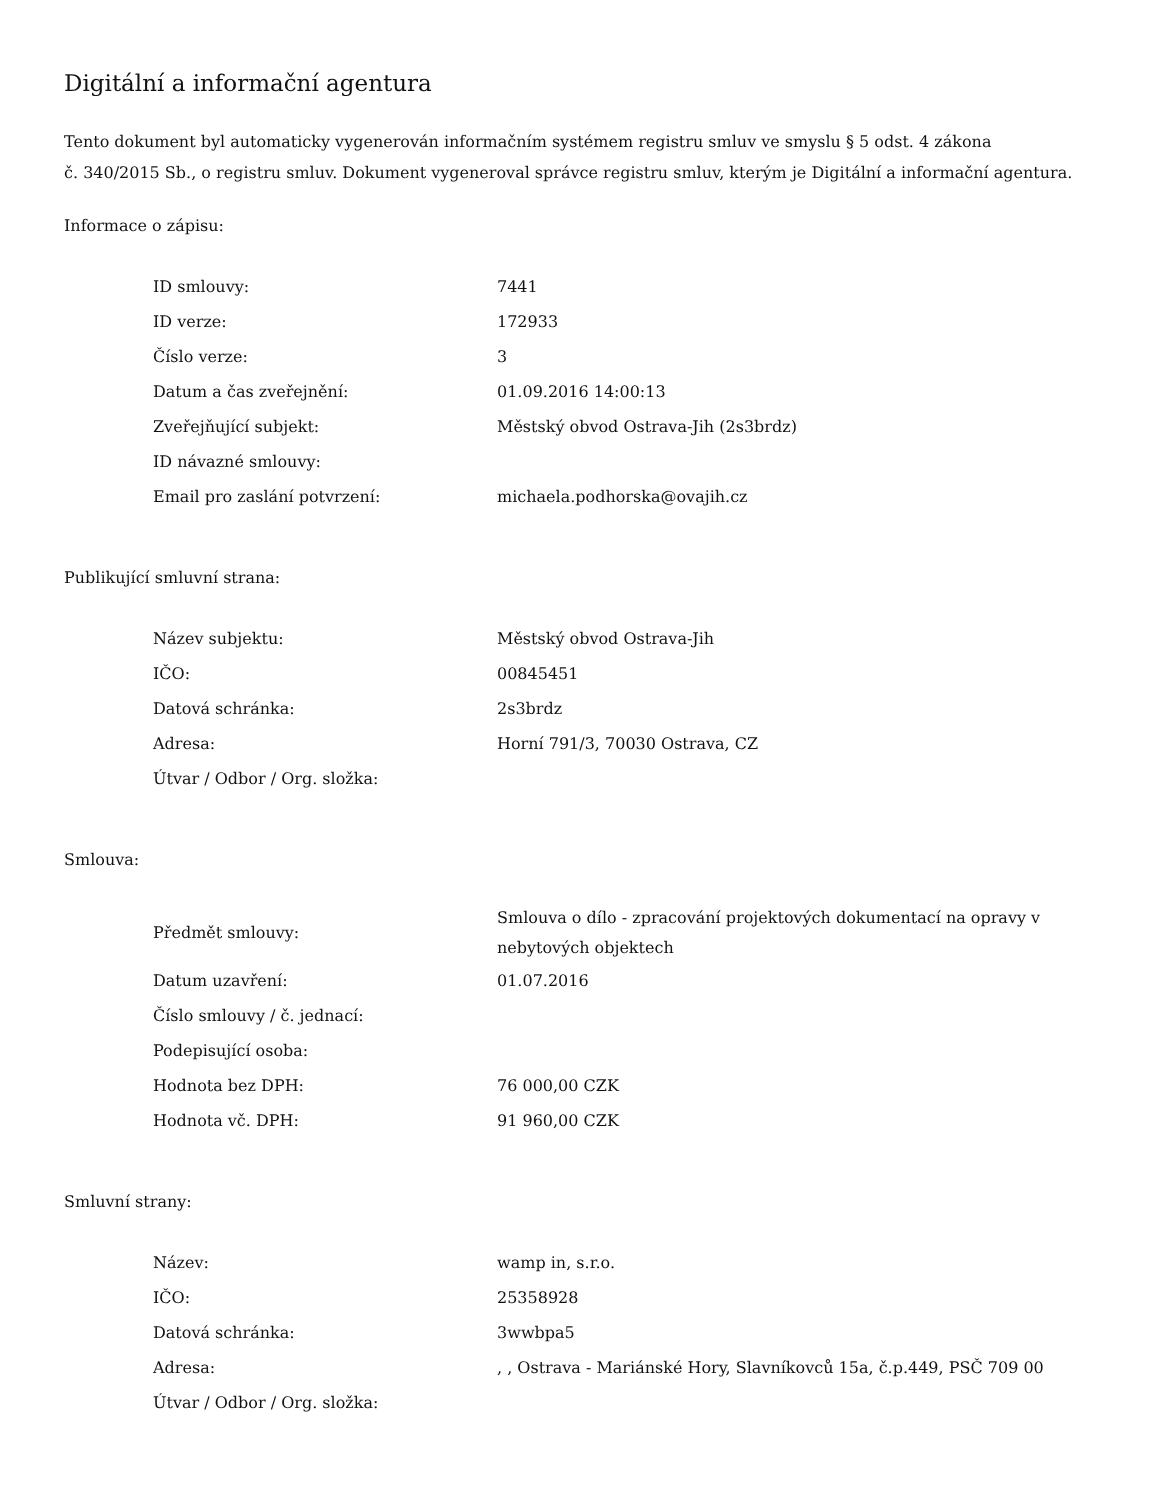Digitální a informační agentura
Tento dokument byl automaticky vygenerován informačním systémem registru smluv ve smyslu § 5 odst. 4 zákona
č. 340/2015 Sb., o registru smluv. Dokument vygeneroval správce registru smluv, kterým je Digitální a informační agentura.
Informace o zápisu:
| ID smlouvy: | 7441 |
| ID verze: | 172933 |
| Číslo verze: | 3 |
| Datum a čas zveřejnění: | 01.09.2016 14:00:13 |
| Zveřejňující subjekt: | Městský obvod Ostrava-Jih (2s3brdz) |
| ID návazné smlouvy: | |
| Email pro zaslání potvrzení: | michaela.podhorska@ovajih.cz |
Publikující smluvní strana:
| Název subjektu: | Městský obvod Ostrava-Jih |
| IČO: | 00845451 |
| Datová schránka: | 2s3brdz |
| Adresa: | Horní 791/3, 70030 Ostrava, CZ |
| Útvar / Odbor / Org. složka: | |
Smlouva:
| Předmět smlouvy: | Smlouva o dílo - zpracování projektových dokumentací na opravy v nebytových objektech |
| Datum uzavření: | 01.07.2016 |
| Číslo smlouvy / č. jednací: | |
| Podepisující osoba: | |
| Hodnota bez DPH: | 76 000,00 CZK |
| Hodnota vč. DPH: | 91 960,00 CZK |
Smluvní strany:
| Název: | wamp in, s.r.o. |
| IČO: | 25358928 |
| Datová schránka: | 3wwbpa5 |
| Adresa: | , , Ostrava - Mariánské Hory, Slavníkovců 15a, č.p.449, PSČ 709 00 |
| Útvar / Odbor / Org. složka: | |